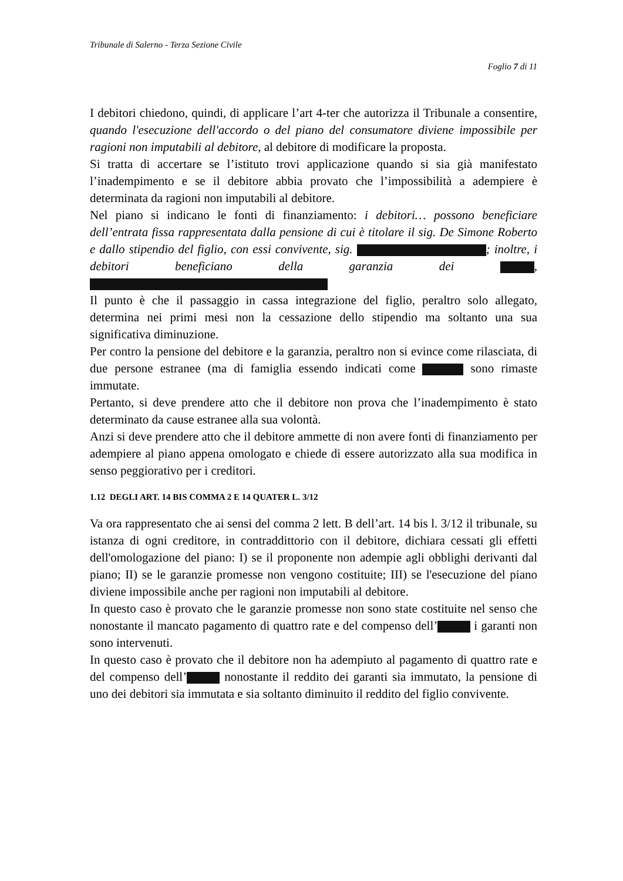Tribunale di Salerno - Terza Sezione Civile
Foglio 7 di 11
I debitori chiedono, quindi, di applicare l’art 4-ter che autorizza il Tribunale a consentire, quando l'esecuzione dell'accordo o del piano del consumatore diviene impossibile per ragioni non imputabili al debitore, al debitore di modificare la proposta.
Si tratta di accertare se l’istituto trovi applicazione quando si sia già manifestato l’inadempimento e se il debitore abbia provato che l’impossibilità a adempiere è determinata da ragioni non imputabili al debitore.
Nel piano si indicano le fonti di finanziamento: i debitori… possono beneficiare dell’entrata fissa rappresentata dalla pensione di cui è titolare il sig. De Simone Roberto e dallo stipendio del figlio, con essi convivente, sig. ; inoltre, i debitori beneficiano della garanzia dei ,
Il punto è che il passaggio in cassa integrazione del figlio, peraltro solo allegato, determina nei primi mesi non la cessazione dello stipendio ma soltanto una sua significativa diminuzione.
Per contro la pensione del debitore e la garanzia, peraltro non si evince come rilasciata, di due persone estranee (ma di famiglia essendo indicati come sono rimaste immutate.
Pertanto, si deve prendere atto che il debitore non prova che l’inadempimento è stato determinato da cause estranee alla sua volontà.
Anzi si deve prendere atto che il debitore ammette di non avere fonti di finanziamento per adempiere al piano appena omologato e chiede di essere autorizzato alla sua modifica in senso peggiorativo per i creditori.
1.12 DEGLI ART. 14 BIS COMMA 2 E 14 QUATER L. 3/12
Va ora rappresentato che ai sensi del comma 2 lett. B dell’art. 14 bis l. 3/12 il tribunale, su istanza di ogni creditore, in contraddittorio con il debitore, dichiara cessati gli effetti dell'omologazione del piano: I) se il proponente non adempie agli obblighi derivanti dal piano; II) se le garanzie promesse non vengono costituite; III) se l'esecuzione del piano diviene impossibile anche per ragioni non imputabili al debitore.
In questo caso è provato che le garanzie promesse non sono state costituite nel senso che nonostante il mancato pagamento di quattro rate e del compenso dell’ i garanti non sono intervenuti.
In questo caso è provato che il debitore non ha adempiuto al pagamento di quattro rate e del compenso dell’ nonostante il reddito dei garanti sia immutato, la pensione di uno dei debitori sia immutata e sia soltanto diminuito il reddito del figlio convivente.